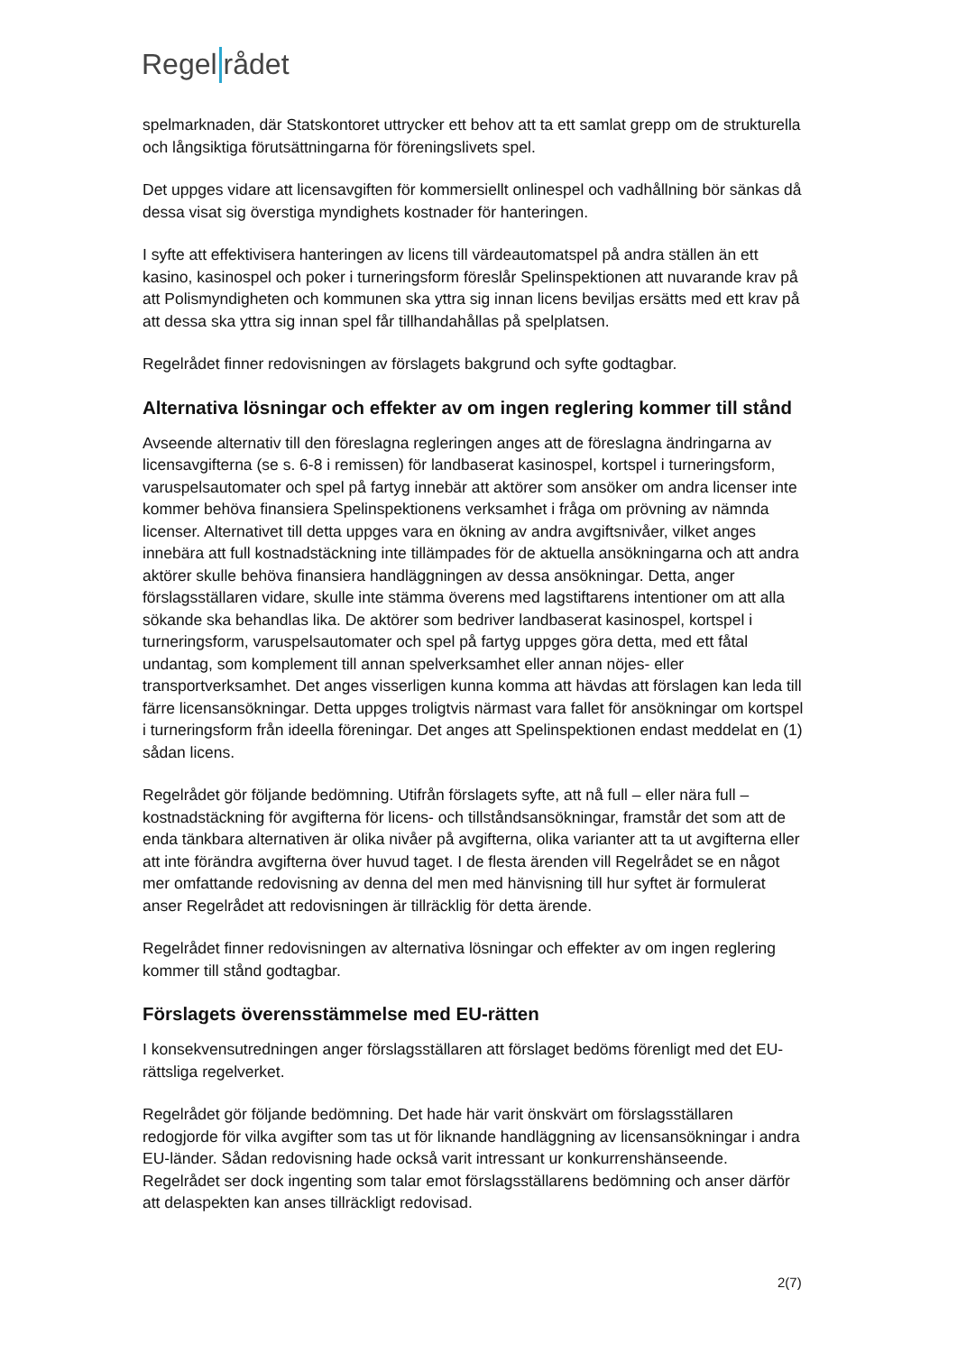Regel rådet
spelmarknaden, där Statskontoret uttrycker ett behov att ta ett samlat grepp om de strukturella och långsiktiga förutsättningarna för föreningslivets spel.
Det uppges vidare att licensavgiften för kommersiellt onlinespel och vadhållning bör sänkas då dessa visat sig överstiga myndighets kostnader för hanteringen.
I syfte att effektivisera hanteringen av licens till värdeautomatspel på andra ställen än ett kasino, kasinospel och poker i turneringsform föreslår Spelinspektionen att nuvarande krav på att Polismyndigheten och kommunen ska yttra sig innan licens beviljas ersätts med ett krav på att dessa ska yttra sig innan spel får tillhandahållas på spelplatsen.
Regelrådet finner redovisningen av förslagets bakgrund och syfte godtagbar.
Alternativa lösningar och effekter av om ingen reglering kommer till stånd
Avseende alternativ till den föreslagna regleringen anges att de föreslagna ändringarna av licensavgifterna (se s. 6-8 i remissen) för landbaserat kasinospel, kortspel i turneringsform, varuspelsautomater och spel på fartyg innebär att aktörer som ansöker om andra licenser inte kommer behöva finansiera Spelinspektionens verksamhet i fråga om prövning av nämnda licenser. Alternativet till detta uppges vara en ökning av andra avgiftsnivåer, vilket anges innebära att full kostnadstäckning inte tillämpades för de aktuella ansökningarna och att andra aktörer skulle behöva finansiera handläggningen av dessa ansökningar. Detta, anger förslagsställaren vidare, skulle inte stämma överens med lagstiftarens intentioner om att alla sökande ska behandlas lika. De aktörer som bedriver landbaserat kasinospel, kortspel i turneringsform, varuspelsautomater och spel på fartyg uppges göra detta, med ett fåtal undantag, som komplement till annan spelverksamhet eller annan nöjes- eller transportverksamhet. Det anges visserligen kunna komma att hävdas att förslagen kan leda till färre licensansökningar. Detta uppges troligtvis närmast vara fallet för ansökningar om kortspel i turneringsform från ideella föreningar. Det anges att Spelinspektionen endast meddelat en (1) sådan licens.
Regelrådet gör följande bedömning. Utifrån förslagets syfte, att nå full – eller nära full – kostnadstäckning för avgifterna för licens- och tillståndsansökningar, framstår det som att de enda tänkbara alternativen är olika nivåer på avgifterna, olika varianter att ta ut avgifterna eller att inte förändra avgifterna över huvud taget. I de flesta ärenden vill Regelrådet se en något mer omfattande redovisning av denna del men med hänvisning till hur syftet är formulerat anser Regelrådet att redovisningen är tillräcklig för detta ärende.
Regelrådet finner redovisningen av alternativa lösningar och effekter av om ingen reglering kommer till stånd godtagbar.
Förslagets överensstämmelse med EU-rätten
I konsekvensutredningen anger förslagsställaren att förslaget bedöms förenligt med det EU-rättsliga regelverket.
Regelrådet gör följande bedömning. Det hade här varit önskvärt om förslagsställaren redogjorde för vilka avgifter som tas ut för liknande handläggning av licensansökningar i andra EU-länder. Sådan redovisning hade också varit intressant ur konkurrenshänseende. Regelrådet ser dock ingenting som talar emot förslagsställarens bedömning och anser därför att delaspekten kan anses tillräckligt redovisad.
2(7)